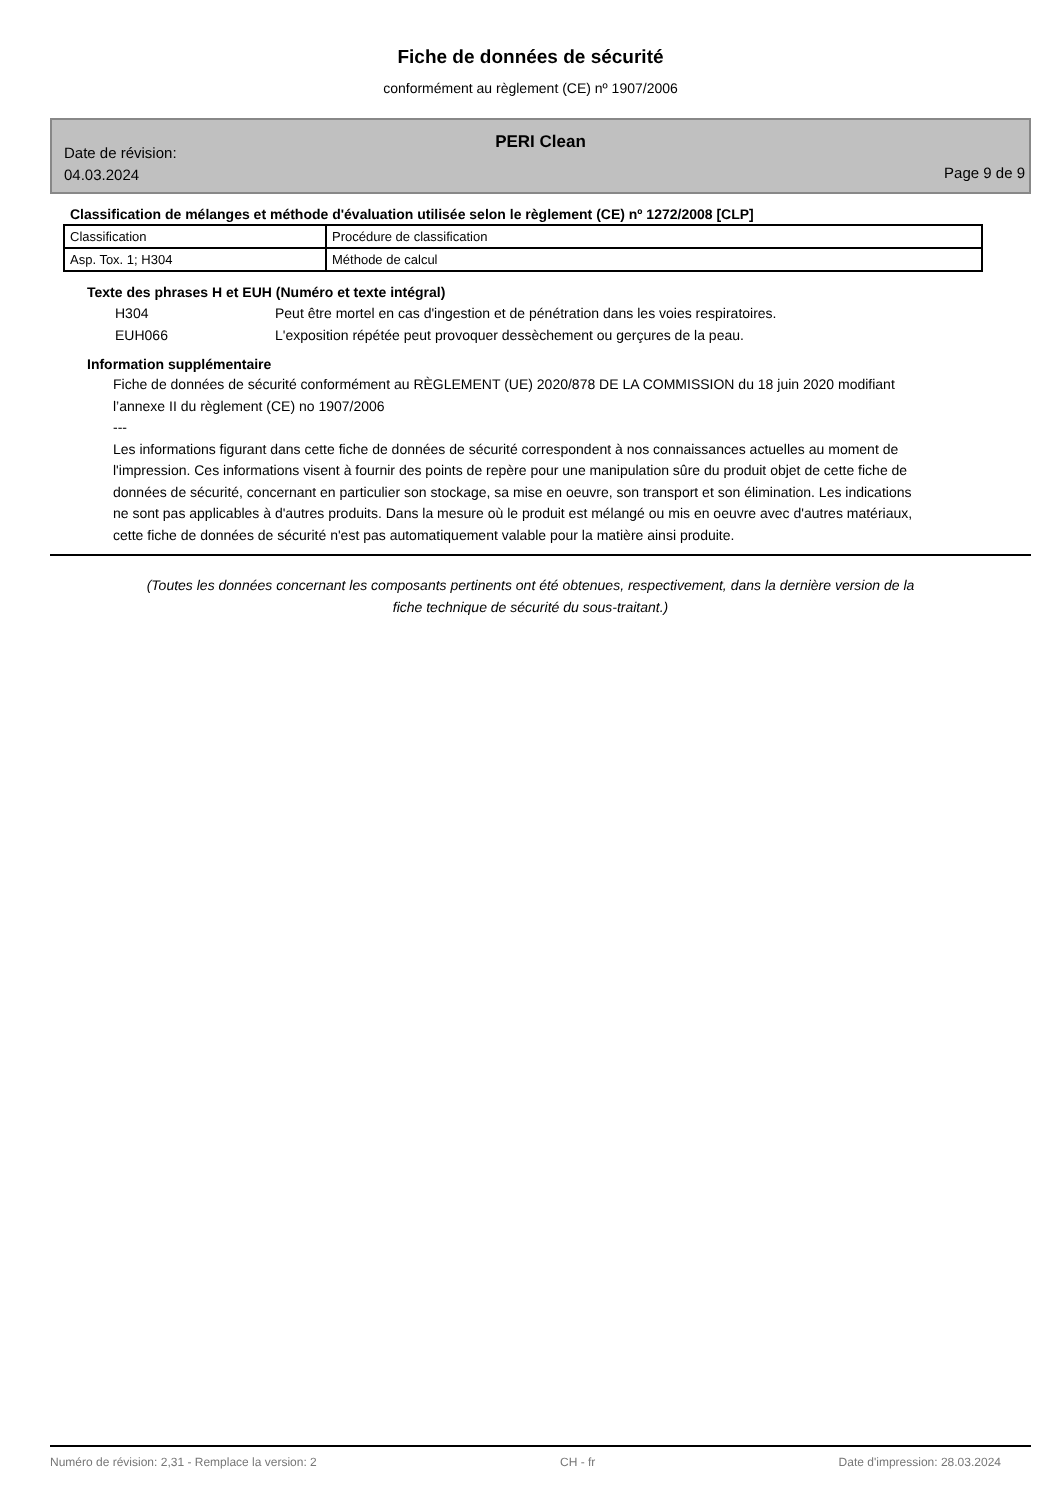Fiche de données de sécurité
conformément au règlement (CE) nº 1907/2006
PERI Clean
Date de révision:
04.03.2024
Page 9 de 9
Classification de mélanges et méthode d'évaluation utilisée selon le règlement (CE) nº 1272/2008 [CLP]
| Classification | Procédure de classification |
| Asp. Tox. 1; H304 | Méthode de calcul |
Texte des phrases H et EUH (Numéro et texte intégral)
H304 Peut être mortel en cas d'ingestion et de pénétration dans les voies respiratoires.
EUH066 L'exposition répétée peut provoquer dessèchement ou gerçures de la peau.
Information supplémentaire
Fiche de données de sécurité conformément au RÈGLEMENT (UE) 2020/878 DE LA COMMISSION du 18 juin 2020 modifiant l’annexe II du règlement (CE) no 1907/2006
---
Les informations figurant dans cette fiche de données de sécurité correspondent à nos connaissances actuelles au moment de l'impression. Ces informations visent à fournir des points de repère pour une manipulation sûre du produit objet de cette fiche de données de sécurité, concernant en particulier son stockage, sa mise en oeuvre, son transport et son élimination. Les indications ne sont pas applicables à d'autres produits. Dans la mesure où le produit est mélangé ou mis en oeuvre avec d'autres matériaux, cette fiche de données de sécurité n'est pas automatiquement valable pour la matière ainsi produite.
(Toutes les données concernant les composants pertinents ont été obtenues, respectivement, dans la dernière version de la fiche technique de sécurité du sous-traitant.)
Numéro de révision: 2,31 - Remplace la version: 2 CH - fr Date d'impression: 28.03.2024